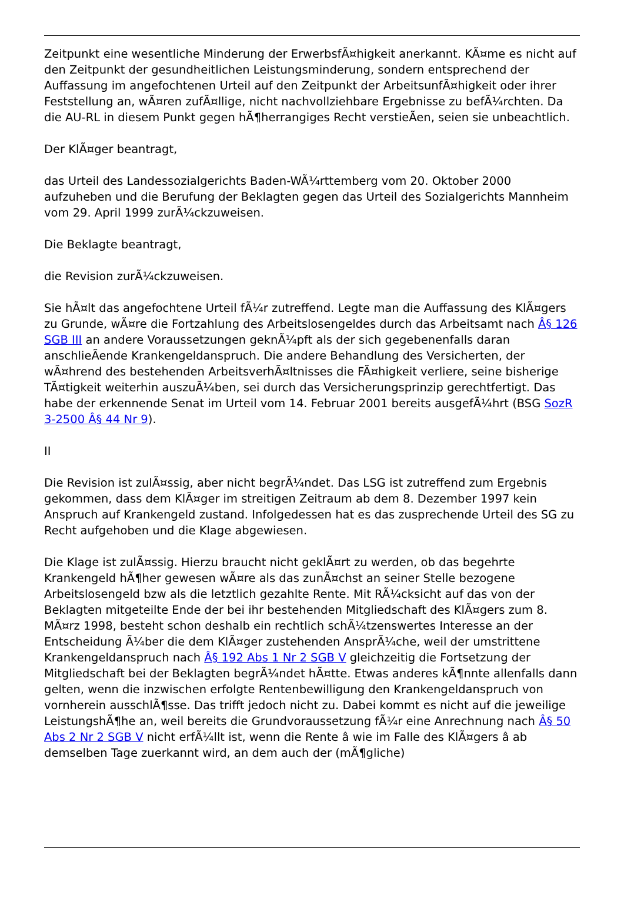Zeitpunkt eine wesentliche Minderung der ErwerbsfÃ¤higkeit anerkannt. KÃ¤me es nicht auf den Zeitpunkt der gesundheitlichen Leistungsminderung, sondern entsprechend der Auffassung im angefochtenen Urteil auf den Zeitpunkt der ArbeitsunfÃ¤higkeit oder ihrer Feststellung an, wÃ¤ren zufÃ¤llige, nicht nachvollziehbare Ergebnisse zu befÃ¼rchten. Da die AU-RL in diesem Punkt gegen hÃ¶herrangiges Recht verstieÃen, seien sie unbeachtlich.
Der KlÃ¤ger beantragt,
das Urteil des Landessozialgerichts Baden-WÃ¼rttemberg vom 20. Oktober 2000 aufzuheben und die Berufung der Beklagten gegen das Urteil des Sozialgerichts Mannheim vom 29. April 1999 zurÃ¼ckzuweisen.
Die Beklagte beantragt,
die Revision zurÃ¼ckzuweisen.
Sie hÃ¤lt das angefochtene Urteil fÃ¼r zutreffend. Legte man die Auffassung des KlÃ¤gers zu Grunde, wÃ¤re die Fortzahlung des Arbeitslosengeldes durch das Arbeitsamt nach Â§ 126 SGB III an andere Voraussetzungen geknÃ¼pft als der sich gegebenenfalls daran anschlieÃende Krankengeldanspruch. Die andere Behandlung des Versicherten, der wÃ¤hrend des bestehenden ArbeitsverhÃ¤ltnisses die FÃ¤higkeit verliere, seine bisherige TÃ¤tigkeit weiterhin auszuÃ¼ben, sei durch das Versicherungsprinzip gerechtfertigt. Das habe der erkennende Senat im Urteil vom 14. Februar 2001 bereits ausgefÃ¼hrt (BSG SozR 3-2500 Â§ 44 Nr 9).
II
Die Revision ist zulÃ¤ssig, aber nicht begrÃ¼ndet. Das LSG ist zutreffend zum Ergebnis gekommen, dass dem KlÃ¤ger im streitigen Zeitraum ab dem 8. Dezember 1997 kein Anspruch auf Krankengeld zustand. Infolgedessen hat es das zusprechende Urteil des SG zu Recht aufgehoben und die Klage abgewiesen.
Die Klage ist zulÃ¤ssig. Hierzu braucht nicht geklÃ¤rt zu werden, ob das begehrte Krankengeld hÃ¶her gewesen wÃ¤re als das zunÃ¤chst an seiner Stelle bezogene Arbeitslosengeld bzw als die letztlich gezahlte Rente. Mit RÃ¼cksicht auf das von der Beklagten mitgeteilte Ende der bei ihr bestehenden Mitgliedschaft des KlÃ¤gers zum 8. MÃ¤rz 1998, besteht schon deshalb ein rechtlich schÃ¼tzenswertes Interesse an der Entscheidung Ã¼ber die dem KlÃ¤ger zustehenden AnsprÃ¼che, weil der umstrittene Krankengeldanspruch nach Â§ 192 Abs 1 Nr 2 SGB V gleichzeitig die Fortsetzung der Mitgliedschaft bei der Beklagten begrÃ¼ndet hÃ¤tte. Etwas anderes kÃ¶nnte allenfalls dann gelten, wenn die inzwischen erfolgte Rentenbewilligung den Krankengeldanspruch von vornherein ausschlÃ¶sse. Das trifft jedoch nicht zu. Dabei kommt es nicht auf die jeweilige LeistungshÃ¶he an, weil bereits die Grundvoraussetzung fÃ¼r eine Anrechnung nach Â§ 50 Abs 2 Nr 2 SGB V nicht erfÃ¼llt ist, wenn die Rente â wie im Falle des KlÃ¤gers â ab demselben Tage zuerkannt wird, an dem auch der (mÃ¶gliche)